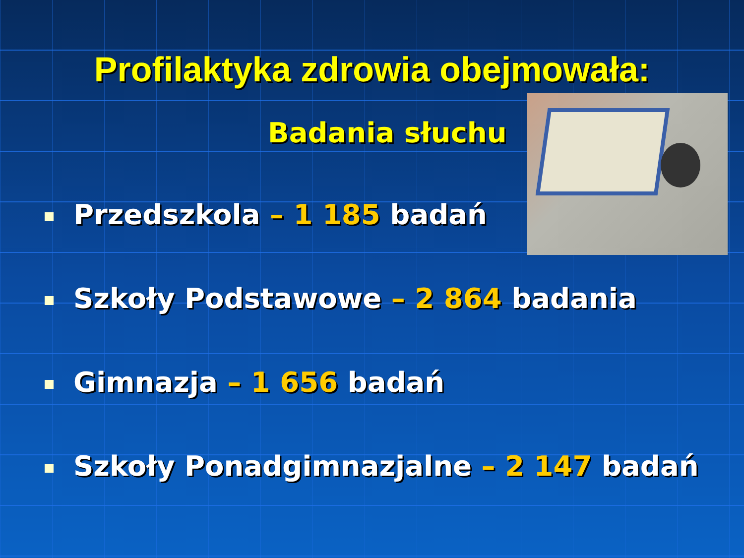Profilaktyka zdrowia obejmowała:
Badania słuchu
Przedszkola – 1 185 badań
Szkoły Podstawowe – 2 864 badania
Gimnazja – 1 656 badań
Szkoły Ponadgimnazjalne – 2 147 badań